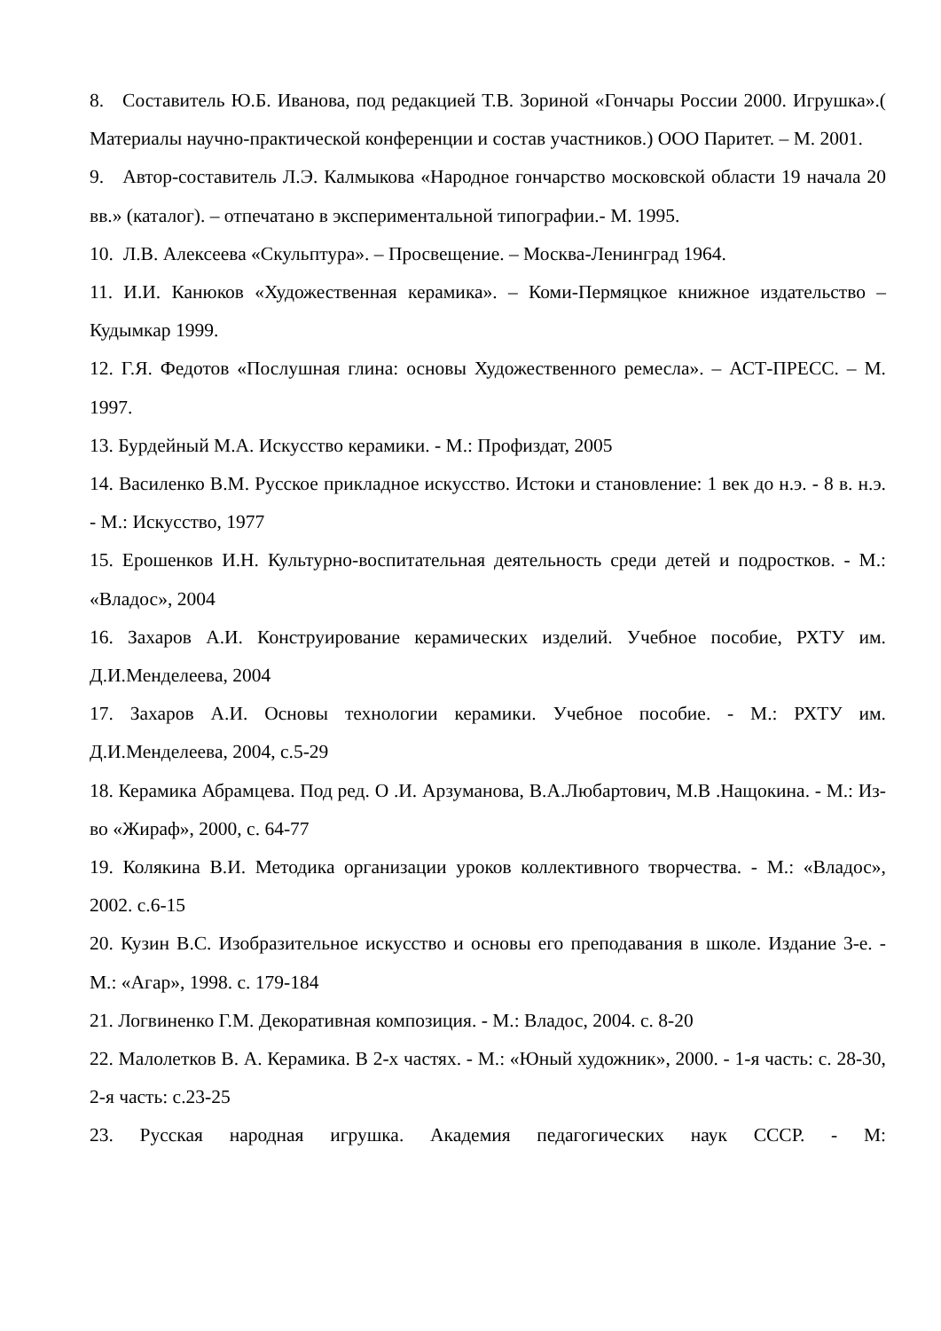8. Составитель Ю.Б. Иванова, под редакцией Т.В. Зориной «Гончары России 2000. Игрушка».( Материалы научно-практической конференции и состав участников.) ООО Паритет. – М. 2001.
9. Автор-составитель Л.Э. Калмыкова «Народное гончарство московской области 19 начала 20 вв.» (каталог). – отпечатано в экспериментальной типографии.- М. 1995.
10. Л.В. Алексеева «Скульптура». – Просвещение. – Москва-Ленинград 1964.
11. И.И. Канюков «Художественная керамика». – Коми-Пермяцкое книжное издательство – Кудымкар 1999.
12. Г.Я. Федотов «Послушная глина: основы Художественного ремесла». – АСТ-ПРЕСС. – М. 1997.
13. Бурдейный М.А. Искусство керамики. - М.: Профиздат, 2005
14. Василенко В.М. Русское прикладное искусство. Истоки и становление: 1 век до н.э. - 8 в. н.э. - М.: Искусство, 1977
15. Ерошенков И.Н. Культурно-воспитательная деятельность среди детей и подростков. - М.: «Владос», 2004
16. Захаров А.И. Конструирование керамических изделий. Учебное пособие, РХТУ им. Д.И.Менделеева, 2004
17. Захаров А.И. Основы технологии керамики. Учебное пособие. - М.: РХТУ им. Д.И.Менделеева, 2004, с.5-29
18. Керамика Абрамцева. Под ред. О .И. Арзуманова, В.А.Любартович, М.В .Нащокина. - М.: Из-во «Жираф», 2000, с. 64-77
19. Колякина В.И. Методика организации уроков коллективного творчества. - М.: «Владос», 2002. с.6-15
20. Кузин В.С. Изобразительное искусство и основы его преподавания в школе. Издание 3-е. - М.: «Агар», 1998. с. 179-184
21. Логвиненко Г.М. Декоративная композиция. - М.: Владос, 2004. с. 8-20
22. Малолетков В. А. Керамика. В 2-х частях. - М.: «Юный художник», 2000. - 1-я часть: с. 28-30, 2-я часть: с.23-25
23. Русская народная игрушка. Академия педагогических наук СССР. - М: